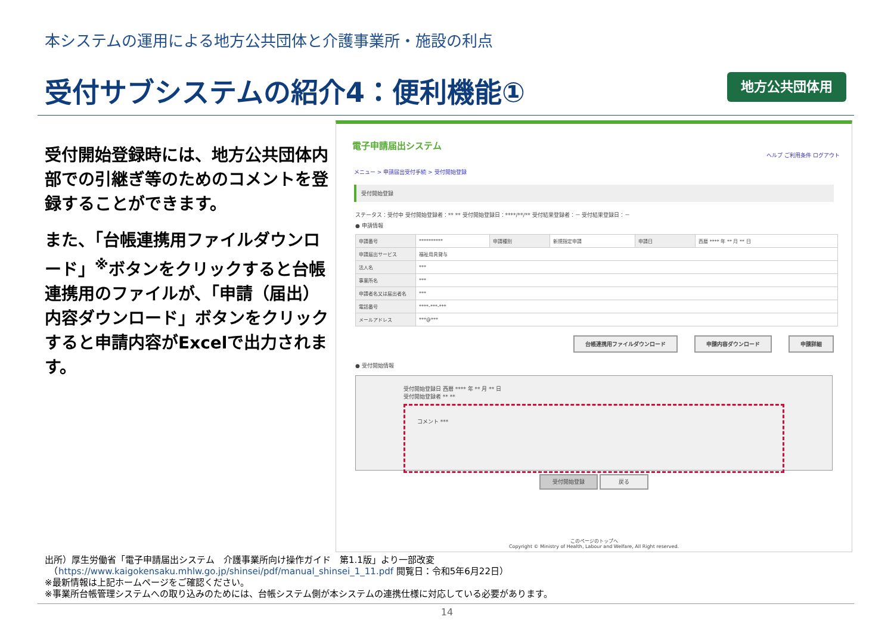本システムの運用による地方公共団体と介護事業所・施設の利点
受付サブシステムの紹介4：便利機能① 地方公共団体用
受付開始登録時には、地方公共団体内部での引継ぎ等のためのコメントを登録することができます。
また、「台帳連携用ファイルダウンロード」<sup>※</sup>ボタンをクリックすると台帳連携用のファイルが、「申請（届出）内容ダウンロード」ボタンをクリックすると申請内容がExcelで出力されます。
電子申請届出システム
ヘルプ ご利用条件 ログアウト
メニュー > 申請届出受付手続 > 受付開始登録
受付開始登録
ステータス：受付中 受付開始登録者：** ** 受付開始登録日：****/**/** 受付結果登録者：－ 受付結果登録日：－
● 申請情報
| 申請番号 | ********** | 申請種別 | 新規指定申請 | 申請日 | 西暦 **** 年 ** 月 ** 日 |
| 申請届出サービス | 福祉用具貸与 | | | | |
| 法人名 | *** | | | | |
| 事業所名 | *** | | | | |
| 申請者名又は届出者名 | *** | | | | |
| 電話番号 | ****-***-*** | | | | |
| メールアドレス | ***@*** | | | | |
台帳連携用ファイルダウンロード 申請内容ダウンロード 申請詳細
● 受付開始情報
受付開始登録日 西暦 **** 年 ** 月 ** 日
受付開始登録者 ** **
コメント ***
受付開始登録 戻る
このページのトップへ
Copyright © Ministry of Health, Labour and Welfare, All Right reserved.
出所）厚生労働省「電子申請届出システム　介護事業所向け操作ガイド　第1.1版」より一部改変
　（https://www.kaigokensaku.mhlw.go.jp/shinsei/pdf/manual_shinsei_1_11.pdf 閲覧日：令和5年6月22日）
※最新情報は上記ホームページをご確認ください。
※事業所台帳管理システムへの取り込みのためには、台帳システム側が本システムの連携仕様に対応している必要があります。
14